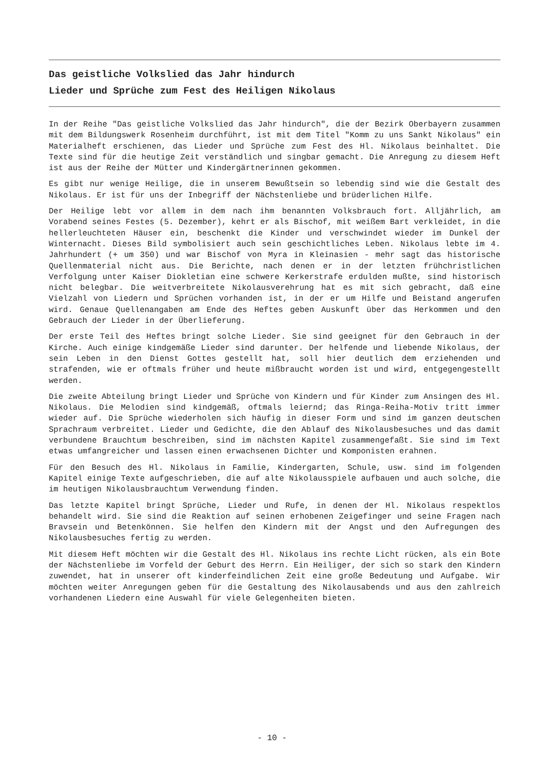Das geistliche Volkslied das Jahr hindurch
Lieder und Sprüche zum Fest des Heiligen Nikolaus
In der Reihe "Das geistliche Volkslied das Jahr hindurch", die der Bezirk Oberbayern zusammen mit dem Bildungswerk Rosenheim durchführt, ist mit dem Titel "Komm zu uns Sankt Nikolaus" ein Materialheft erschienen, das Lieder und Sprüche zum Fest des Hl. Nikolaus beinhaltet. Die Texte sind für die heutige Zeit verständlich und singbar gemacht. Die Anregung zu diesem Heft ist aus der Reihe der Mütter und Kindergärtnerinnen gekommen.
Es gibt nur wenige Heilige, die in unserem Bewußtsein so lebendig sind wie die Gestalt des Nikolaus. Er ist für uns der Inbegriff der Nächstenliebe und brüderlichen Hilfe.
Der Heilige lebt vor allem in dem nach ihm benannten Volksbrauch fort. Alljährlich, am Vorabend seines Festes (5. Dezember), kehrt er als Bischof, mit weißem Bart verkleidet, in die hellerleuchteten Häuser ein, beschenkt die Kinder und verschwindet wieder im Dunkel der Winternacht. Dieses Bild symbolisiert auch sein geschichtliches Leben. Nikolaus lebte im 4. Jahrhundert (+ um 350) und war Bischof von Myra in Kleinasien - mehr sagt das historische Quellenmaterial nicht aus. Die Berichte, nach denen er in der letzten frühchristlichen Verfolgung unter Kaiser Diokletian eine schwere Kerkerstrafe erdulden mußte, sind historisch nicht belegbar. Die weitverbreitete Nikolausverehrung hat es mit sich gebracht, daß eine Vielzahl von Liedern und Sprüchen vorhanden ist, in der er um Hilfe und Beistand angerufen wird. Genaue Quellenangaben am Ende des Heftes geben Auskunft über das Herkommen und den Gebrauch der Lieder in der Überlieferung.
Der erste Teil des Heftes bringt solche Lieder. Sie sind geeignet für den Gebrauch in der Kirche. Auch einige kindgemäße Lieder sind darunter. Der helfende und liebende Nikolaus, der sein Leben in den Dienst Gottes gestellt hat, soll hier deutlich dem erziehenden und strafenden, wie er oftmals früher und heute mißbraucht worden ist und wird, entgegengestellt werden.
Die zweite Abteilung bringt Lieder und Sprüche von Kindern und für Kinder zum Ansingen des Hl. Nikolaus. Die Melodien sind kindgemäß, oftmals leiernd; das Ringa-Reiha-Motiv tritt immer wieder auf. Die Sprüche wiederholen sich häufig in dieser Form und sind im ganzen deutschen Sprachraum verbreitet. Lieder und Gedichte, die den Ablauf des Nikolausbesuches und das damit verbundene Brauchtum beschreiben, sind im nächsten Kapitel zusammengefaßt. Sie sind im Text etwas umfangreicher und lassen einen erwachsenen Dichter und Komponisten erahnen.
Für den Besuch des Hl. Nikolaus in Familie, Kindergarten, Schule, usw. sind im folgenden Kapitel einige Texte aufgeschrieben, die auf alte Nikolausspiele aufbauen und auch solche, die im heutigen Nikolausbrauchtum Verwendung finden.
Das letzte Kapitel bringt Sprüche, Lieder und Rufe, in denen der Hl. Nikolaus respektlos behandelt wird. Sie sind die Reaktion auf seinen erhobenen Zeigefinger und seine Fragen nach Bravsein und Betenkönnen. Sie helfen den Kindern mit der Angst und den Aufregungen des Nikolausbesuches fertig zu werden.
Mit diesem Heft möchten wir die Gestalt des Hl. Nikolaus ins rechte Licht rücken, als ein Bote der Nächstenliebe im Vorfeld der Geburt des Herrn. Ein Heiliger, der sich so stark den Kindern zuwendet, hat in unserer oft kinderfeindlichen Zeit eine große Bedeutung und Aufgabe. Wir möchten weiter Anregungen geben für die Gestaltung des Nikolausabends und aus den zahlreich vorhandenen Liedern eine Auswahl für viele Gelegenheiten bieten.
- 10 -